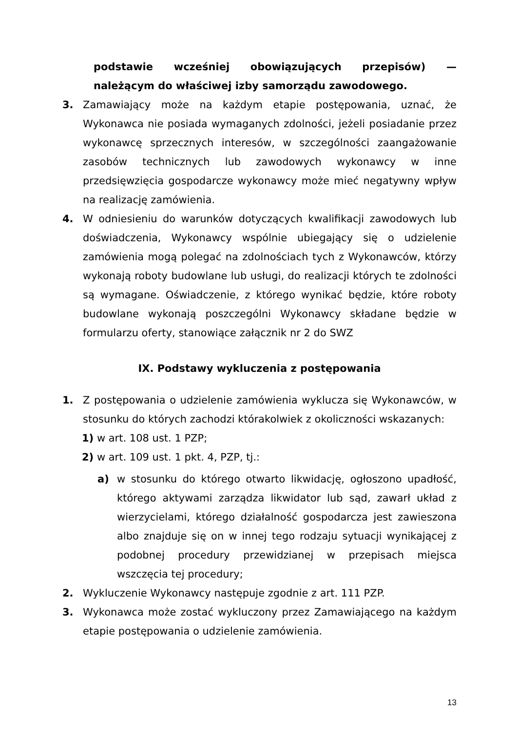podstawie wcześniej obowiązujących przepisów) —
należącym do właściwej izby samorządu zawodowego.
3. Zamawiający może na każdym etapie postępowania, uznać, że Wykonawca nie posiada wymaganych zdolności, jeżeli posiadanie przez wykonawcę sprzecznych interesów, w szczególności zaangażowanie zasobów technicznych lub zawodowych wykonawcy w inne przedsięwzięcia gospodarcze wykonawcy może mieć negatywny wpływ na realizację zamówienia.
4. W odniesieniu do warunków dotyczących kwalifikacji zawodowych lub doświadczenia, Wykonawcy wspólnie ubiegający się o udzielenie zamówienia mogą polegać na zdolnościach tych z Wykonawców, którzy wykonają roboty budowlane lub usługi, do realizacji których te zdolności są wymagane. Oświadczenie, z którego wynikać będzie, które roboty budowlane wykonają poszczególni Wykonawcy składane będzie w formularzu oferty, stanowiące załącznik nr 2 do SWZ
IX. Podstawy wykluczenia z postępowania
1. Z postępowania o udzielenie zamówienia wyklucza się Wykonawców, w stosunku do których zachodzi którakolwiek z okoliczności wskazanych:
1) w art. 108 ust. 1 PZP;
2) w art. 109 ust. 1 pkt. 4, PZP, tj.:
a) w stosunku do którego otwarto likwidację, ogłoszono upadłość, którego aktywami zarządza likwidator lub sąd, zawarł układ z wierzycielami, którego działalność gospodarcza jest zawieszona albo znajduje się on w innej tego rodzaju sytuacji wynikającej z podobnej procedury przewidzianej w przepisach miejsca wszczęcia tej procedury;
2. Wykluczenie Wykonawcy następuje zgodnie z art. 111 PZP.
3. Wykonawca może zostać wykluczony przez Zamawiającego na każdym etapie postępowania o udzielenie zamówienia.
13